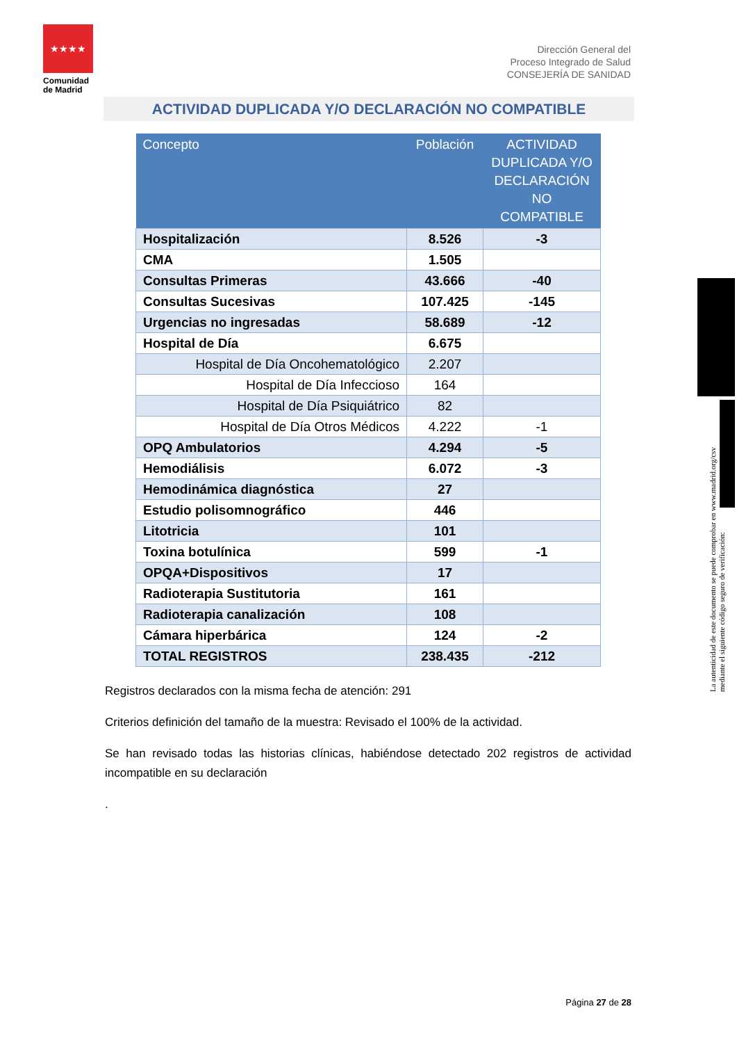★★★★
Comunidad de Madrid
Dirección General del
Proceso Integrado de Salud
CONSEJERÍA DE SANIDAD
ACTIVIDAD DUPLICADA Y/O DECLARACIÓN NO COMPATIBLE
| Concepto | Población | ACTIVIDAD DUPLICADA Y/O DECLARACIÓN NO COMPATIBLE |
| --- | --- | --- |
| Hospitalización | 8.526 | -3 |
| CMA | 1.505 | |
| Consultas Primeras | 43.666 | -40 |
| Consultas Sucesivas | 107.425 | -145 |
| Urgencias no ingresadas | 58.689 | -12 |
| Hospital de Día | 6.675 | |
| Hospital de Día Oncohematológico | 2.207 | |
| Hospital de Día Infeccioso | 164 | |
| Hospital de Día Psiquiátrico | 82 | |
| Hospital de Día Otros Médicos | 4.222 | -1 |
| OPQ Ambulatorios | 4.294 | -5 |
| Hemodiálisis | 6.072 | -3 |
| Hemodinámica diagnóstica | 27 | |
| Estudio polisomnográfico | 446 | |
| Litotricia | 101 | |
| Toxina botulínica | 599 | -1 |
| OPQA+Dispositivos | 17 | |
| Radioterapia Sustitutoria | 161 | |
| Radioterapia canalización | 108 | |
| Cámara hiperbárica | 124 | -2 |
| TOTAL REGISTROS | 238.435 | -212 |
Registros declarados con la misma fecha de atención: 291
Criterios definición del tamaño de la muestra: Revisado el 100% de la actividad.
Se han revisado todas las historias clínicas, habiéndose detectado 202 registros de actividad incompatible en su declaración
.
La autenticidad de este documento se puede comprobar en www.madrid.org/csv
mediante el siguiente código seguro de verificación:
Página 27 de 28